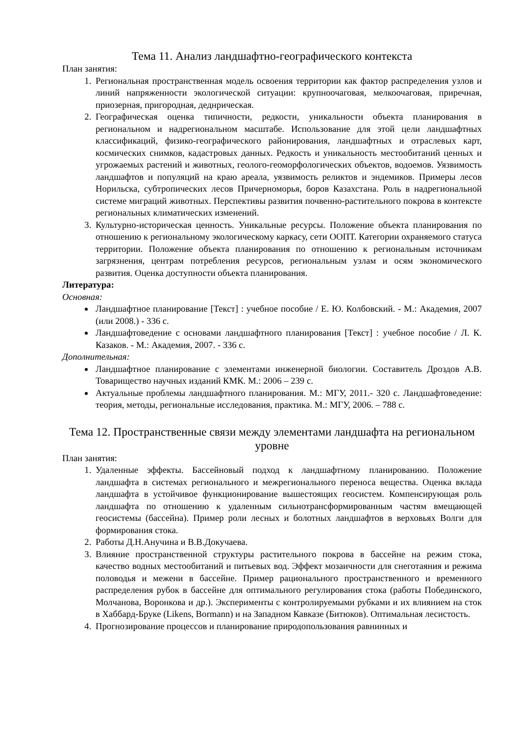Тема 11. Анализ ландшафтно-географического контекста
План занятия:
1. Региональная пространственная модель освоения территории как фактор распределения узлов и линий напряженности экологической ситуации: крупноочаговая, мелкоочаговая, приречная, приозерная, пригородная, деднрическая.
2. Географическая оценка типичности, редкости, уникальности объекта планирования в региональном и надрегиональном масштабе. Использование для этой цели ландшафтных классификаций, физико-географического районирования, ландшафтных и отраслевых карт, космических снимков, кадастровых данных. Редкость и уникальность местообитаний ценных и угрожаемых растений и животных, геолого-геоморфологических объектов, водоемов. Уязвимость ландшафтов и популяций на краю ареала, уязвимость реликтов и эндемиков. Примеры лесов Норильска, субтропических лесов Причерноморья, боров Казахстана. Роль в надрегиональной системе миграций животных. Перспективы развития почвенно-растительного покрова в контексте региональных климатических изменений.
3. Культурно-историческая ценность. Уникальные ресурсы. Положение объекта планирования по отношению к региональному экологическому каркасу, сети ООПТ. Категории охраняемого статуса территории. Положение объекта планирования по отношению к региональным источникам загрязнения, центрам потребления ресурсов, региональным узлам и осям экономического развития. Оценка доступности объекта планирования.
Литература:
Основная:
Ландшафтное планирование [Текст] : учебное пособие / Е. Ю. Колбовский. - М.: Академия, 2007 (или 2008.) - 336 с.
Ландшафтоведение с основами ландшафтного планирования [Текст] : учебное пособие / Л. К. Казаков. - М.: Академия, 2007. - 336 с.
Дополнительная:
Ландшафтное планирование с элементами инженерной биологии. Составитель Дроздов А.В. Товарищество научных изданий КМК. М.: 2006 – 239 с.
Актуальные проблемы ландшафтного планирования. М.: МГУ, 2011.- 320 с. Ландшафтоведение: теория, методы, региональные исследования, практика. М.: МГУ, 2006. – 788 с.
Тема 12. Пространственные связи между элементами ландшафта на региональном уровне
План занятия:
1. Удаленные эффекты. Бассейновый подход к ландшафтному планированию. Положение ландшафта в системах регионального и межрегионального переноса вещества. Оценка вклада ландшафта в устойчивое функционирование вышестоящих геосистем. Компенсирующая роль ландшафта по отношению к удаленным сильнотрансформированным частям вмещающей геосистемы (бассейна). Пример роли лесных и болотных ландшафтов в верховьях Волги для формирования стока.
2. Работы Д.Н.Анучина и В.В.Докучаева.
3. Влияние пространственной структуры растительного покрова в бассейне на режим стока, качество водных местообитаний и питьевых вод. Эффект мозаичности для снеготаяния и режима половодья и межени в бассейне. Пример рационального пространственного и временного распределения рубок в бассейне для оптимального регулирования стока (работы Побединского, Молчанова, Воронкова и др.). Эксперименты с контролируемыми рубками и их влиянием на сток в Хаббард-Бруке (Likens, Bormann) и на Западном Кавказе (Битюков). Оптимальная лесистость.
4. Прогнозирование процессов и планирование природопользования равнинных и